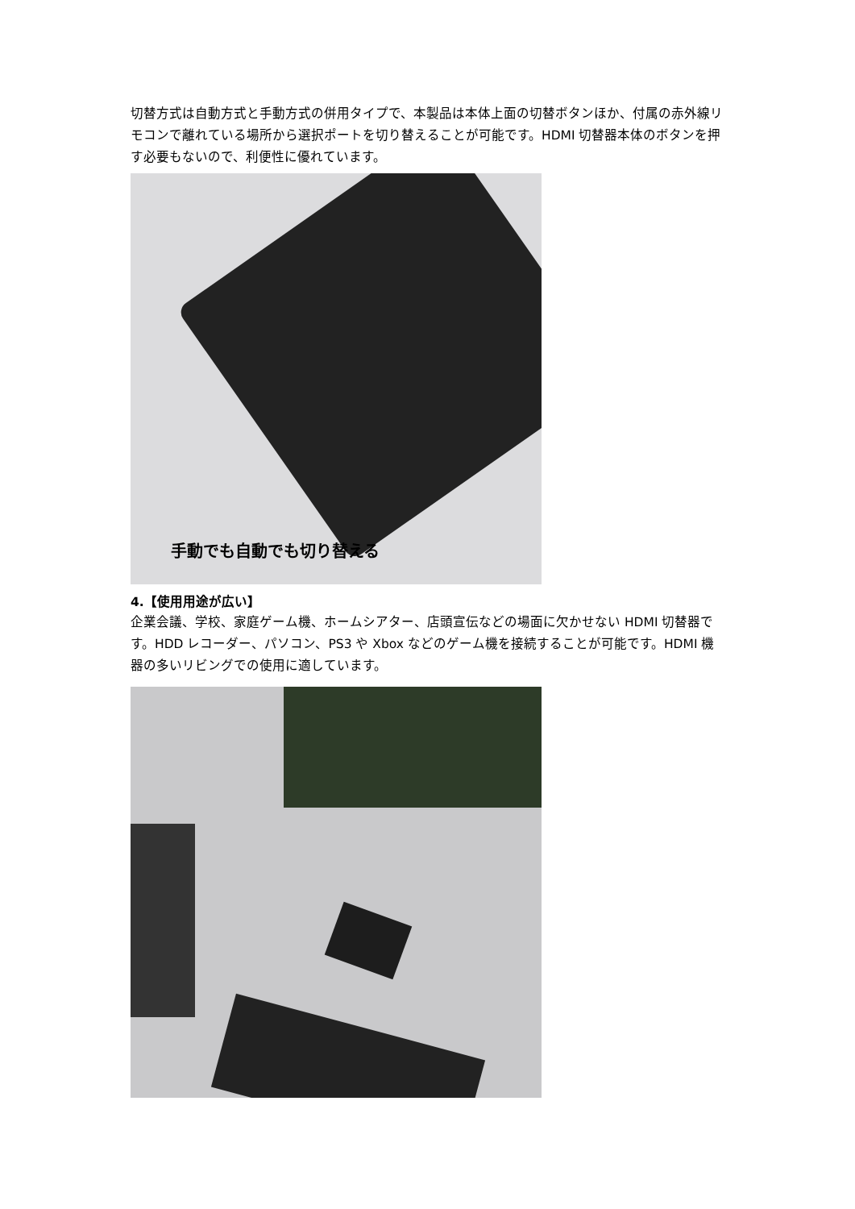切替方式は自動方式と手動方式の併用タイプで、本製品は本体上面の切替ボタンほか、付属の赤外線リモコンで離れている場所から選択ポートを切り替えることが可能です。HDMI 切替器本体のボタンを押す必要もないので、利便性に優れています。
手動でも自動でも切り替える
4.【使用用途が広い】
企業会議、学校、家庭ゲーム機、ホームシアター、店頭宣伝などの場面に欠かせない HDMI 切替器です。HDD レコーダー、パソコン、PS3 や Xbox などのゲーム機を接続することが可能です。HDMI 機器の多いリビングでの使用に適しています。